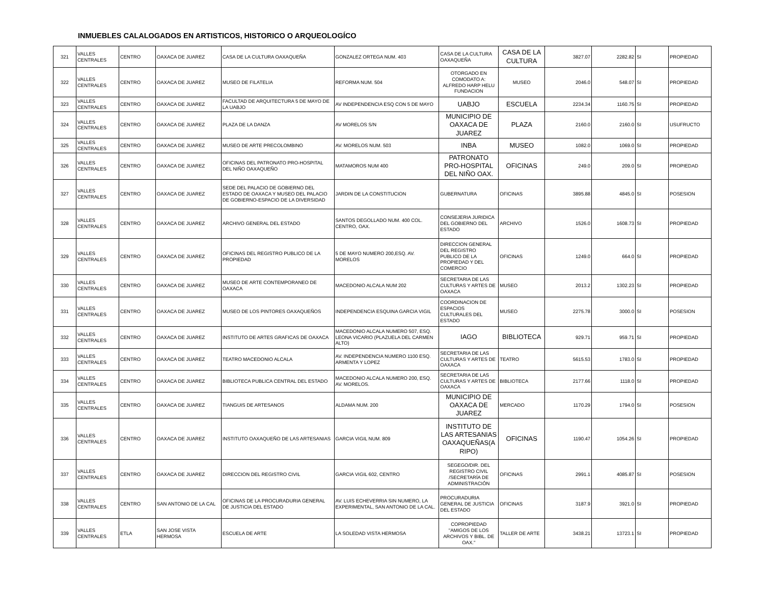INMUEBLES CALALOGADOS EN ARTISTICOS, HISTORICO O ARQUEOLOGÍCO
| 321 | VALLES CENTRALES | CENTRO | OAXACA DE JUAREZ | CASA DE LA CULTURA OAXAQUEÑA | GONZALEZ ORTEGA NUM. 403 | CASA DE LA CULTURA OAXAQUEÑA | CASA DE LA CULTURA | 3827.07 | 2282.82 | SI | PROPIEDAD |
| 322 | VALLES CENTRALES | CENTRO | OAXACA DE JUAREZ | MUSEO DE FILATELIA | REFORMA NUM. 504 | OTORGADO EN COMODATO A: ALFREDO HARP HELU FUNDACION | MUSEO | 2046.0 | 548.07 | SI | PROPIEDAD |
| 323 | VALLES CENTRALES | CENTRO | OAXACA DE JUAREZ | FACULTAD DE ARQUITECTURA 5 DE MAYO DE LA UABJO | AV INDEPENDENCIA ESQ CON 5 DE MAYO | UABJO | ESCUELA | 2234.34 | 1160.75 | SI | PROPIEDAD |
| 324 | VALLES CENTRALES | CENTRO | OAXACA DE JUAREZ | PLAZA DE LA DANZA | AV MORELOS S/N | MUNICIPIO DE OAXACA DE JUAREZ | PLAZA | 2160.0 | 2160.0 | SI | USUFRUCTO |
| 325 | VALLES CENTRALES | CENTRO | OAXACA DE JUAREZ | MUSEO DE ARTE PRECOLOMBINO | AV. MORELOS NUM. 503 | INBA | MUSEO | 1082.0 | 1069.0 | SI | PROPIEDAD |
| 326 | VALLES CENTRALES | CENTRO | OAXACA DE JUAREZ | OFICINAS DEL PATRONATO PRO-HOSPITAL DEL NIÑO OAXAQUEÑO | MATAMOROS NUM 400 | PATRONATO PRO-HOSPITAL DEL NIÑO OAX. | OFICINAS | 249.0 | 209.0 | SI | PROPIEDAD |
| 327 | VALLES CENTRALES | CENTRO | OAXACA DE JUAREZ | SEDE DEL PALACIO DE GOBIERNO DEL ESTADO DE OAXACA Y MUSEO DEL PALACIO DE GOBIERNO-ESPACIO DE LA DIVERSIDAD | JARDIN DE LA CONSTITUCION | GUBERNATURA | OFICINAS | 3895.88 | 4845.0 | SI | POSESION |
| 328 | VALLES CENTRALES | CENTRO | OAXACA DE JUAREZ | ARCHIVO GENERAL DEL ESTADO | SANTOS DEGOLLADO NUM. 400 COL. CENTRO, OAX. | CONSEJERIA JURIDICA DEL GOBIERNO DEL ESTADO | ARCHIVO | 1526.0 | 1608.73 | SI | PROPIEDAD |
| 329 | VALLES CENTRALES | CENTRO | OAXACA DE JUAREZ | OFICINAS DEL REGISTRO PUBLICO DE LA PROPIEDAD | 5 DE MAYO NUMERO 200,ESQ. AV. MORELOS | DIRECCION GENERAL DEL REGISTRO PUBLICO DE LA PROPIEDAD Y DEL COMERCIO | OFICINAS | 1249.0 | 664.0 | SI | PROPIEDAD |
| 330 | VALLES CENTRALES | CENTRO | OAXACA DE JUAREZ | MUSEO DE ARTE CONTEMPORANEO DE OAXACA | MACEDONIO ALCALA NUM 202 | SECRETARIA DE LAS CULTURAS Y ARTES DE OAXACA | MUSEO | 2013.2 | 1302.23 | SI | PROPIEDAD |
| 331 | VALLES CENTRALES | CENTRO | OAXACA DE JUAREZ | MUSEO DE LOS PINTORES OAXAQUEÑOS | INDEPENDENCIA ESQUINA GARCIA VIGIL | COORDINACION DE ESPACIOS CULTURALES DEL ESTADO | MUSEO | 2275.78 | 3000.0 | SI | POSESION |
| 332 | VALLES CENTRALES | CENTRO | OAXACA DE JUAREZ | INSTITUTO DE ARTES GRAFICAS DE OAXACA | MACEDONIO ALCALA NUMERO 507, ESQ. LEONA VICARIO (PLAZUELA DEL CARMEN ALTO) | IAGO | BIBLIOTECA | 929.71 | 959.71 | SI | PROPIEDAD |
| 333 | VALLES CENTRALES | CENTRO | OAXACA DE JUAREZ | TEATRO MACEDONIO ALCALA | AV. INDEPENDENCIA NUMERO 1100 ESQ. ARMENTA Y LOPEZ | SECRETARIA DE LAS CULTURAS Y ARTES DE OAXACA | TEATRO | 5615.53 | 1783.0 | SI | PROPIEDAD |
| 334 | VALLES CENTRALES | CENTRO | OAXACA DE JUAREZ | BIBLIOTECA PUBLICA CENTRAL DEL ESTADO | MACEDONIO ALCALA NUMERO 200, ESQ. AV. MORELOS. | SECRETARIA DE LAS CULTURAS Y ARTES DE OAXACA | BIBLIOTECA | 2177.66 | 1118.0 | SI | PROPIEDAD |
| 335 | VALLES CENTRALES | CENTRO | OAXACA DE JUAREZ | TIANGUIS DE ARTESANOS | ALDAMA NUM. 200 | MUNICIPIO DE OAXACA DE JUAREZ | MERCADO | 1170.29 | 1794.0 | SI | POSESION |
| 336 | VALLES CENTRALES | CENTRO | OAXACA DE JUAREZ | INSTITUTO OAXAQUEÑO DE LAS ARTESANIAS | GARCIA VIGIL NUM. 809 | INSTITUTO DE LAS ARTESANIAS OAXAQUEÑAS(A RIPO) | OFICINAS | 1190.47 | 1054.26 | SI | PROPIEDAD |
| 337 | VALLES CENTRALES | CENTRO | OAXACA DE JUAREZ | DIRECCION DEL REGISTRO CIVIL | GARCIA VIGIL 602, CENTRO | SEGEGO/DIR. DEL REGISTRO CIVIL /SECRETARÍA DE ADMINISTRACIÓN | OFICINAS | 2991.1 | 4085.87 | SI | POSESION |
| 338 | VALLES CENTRALES | CENTRO | SAN ANTONIO DE LA CAL | OFICINAS DE LA PROCURADURIA GENERAL DE JUSTICIA DEL ESTADO | AV. LUIS ECHEVERRIA SIN NUMERO, LA EXPERIMENTAL, SAN ANTONIO DE LA CAL. | PROCURADURIA GENERAL DE JUSTICIA DEL ESTADO | OFICINAS | 3187.9 | 3921.0 | SI | PROPIEDAD |
| 339 | VALLES CENTRALES | ETLA | SAN JOSE VISTA HERMOSA | ESCUELA DE ARTE | LA SOLEDAD VISTA HERMOSA | COPROPIEDAD "AMIGOS DE LOS ARCHIVOS Y BIBL. DE OAX." | TALLER DE ARTE | 3438.21 | 13723.1 | SI | PROPIEDAD |